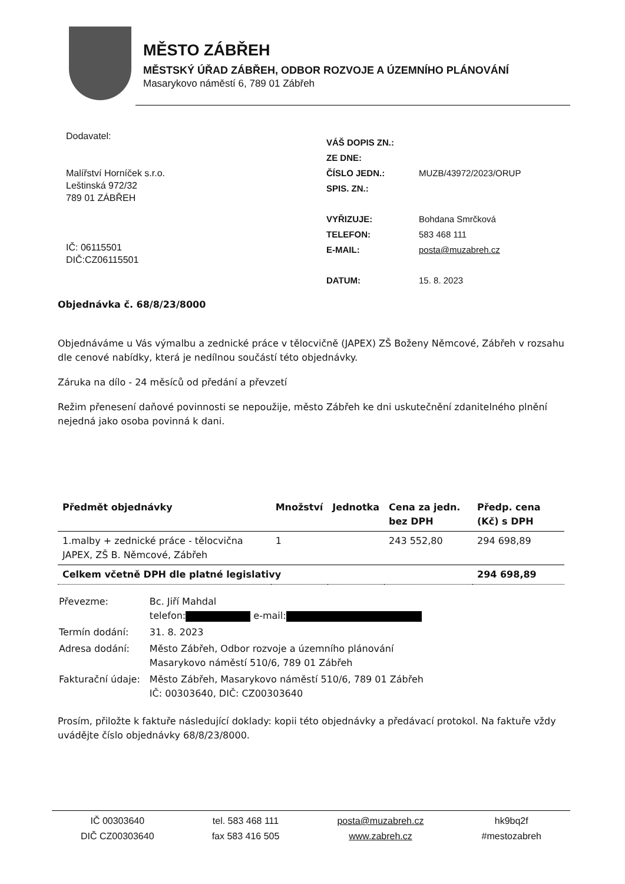MĚSTO ZÁBŘEH
MĚSTSKÝ ÚŘAD ZÁBŘEH, ODBOR ROZVOJE A ÚZEMNÍHO PLÁNOVÁNÍ
Masarykovo náměstí 6, 789 01 Zábřeh
Dodavatel:
Malířství Horníček s.r.o.
Leštinská 972/32
789 01 ZÁBŘEH
IČ: 06115501
DIČ:CZ06115501
| VÁŠ DOPIS ZN.: | |
| ZE DNE: | |
| ČÍSLO JEDN.: | MUZB/43972/2023/ORUP |
| SPIS. ZN.: | |
| VYŘIZUJE: | Bohdana Smrčková |
| TELEFON: | 583 468 111 |
| E-MAIL: | posta@muzabreh.cz |
| DATUM: | 15. 8. 2023 |
Objednávka č. 68/8/23/8000
Objednáváme u Vás výmalbu a zednické práce v tělocvičně (JAPEX) ZŠ Boženy Němcové, Zábřeh v rozsahu dle cenové nabídky, která je nedílnou součástí této objednávky.
Záruka na dílo - 24 měsíců od předání a převzetí
Režim přenesení daňové povinnosti se nepoužije, město Zábřeh ke dni uskutečnění zdanitelného plnění nejedná jako osoba povinná k dani.
| Předmět objednávky | Množství | Jednotka | Cena za jedn. bez DPH | Předp. cena (Kč) s DPH |
| --- | --- | --- | --- | --- |
| 1.malby + zednické práce - tělocvična JAPEX, ZŠ B. Němcové, Zábřeh | 1 | | 243 552,80 | 294 698,89 |
| Celkem včetně DPH dle platné legislativy | | | | 294 698,89 |
| Převezme: | Bc. Jiří Mahdal telefon: e-mail: |
| Termín dodání: | 31. 8. 2023 |
| Adresa dodání: | Město Zábřeh, Odbor rozvoje a územního plánování Masarykovo náměstí 510/6, 789 01 Zábřeh |
| Fakturační údaje: | Město Zábřeh, Masarykovo náměstí 510/6, 789 01 Zábřeh IČ: 00303640, DIČ: CZ00303640 |
Prosím, přiložte k faktuře následující doklady: kopii této objednávky a předávací protokol. Na faktuře vždy uvádějte číslo objednávky 68/8/23/8000.
IČ 00303640
DIČ CZ00303640
tel. 583 468 111
fax 583 416 505
posta@muzabreh.cz
www.zabreh.cz
hk9bq2f
#mestozabreh